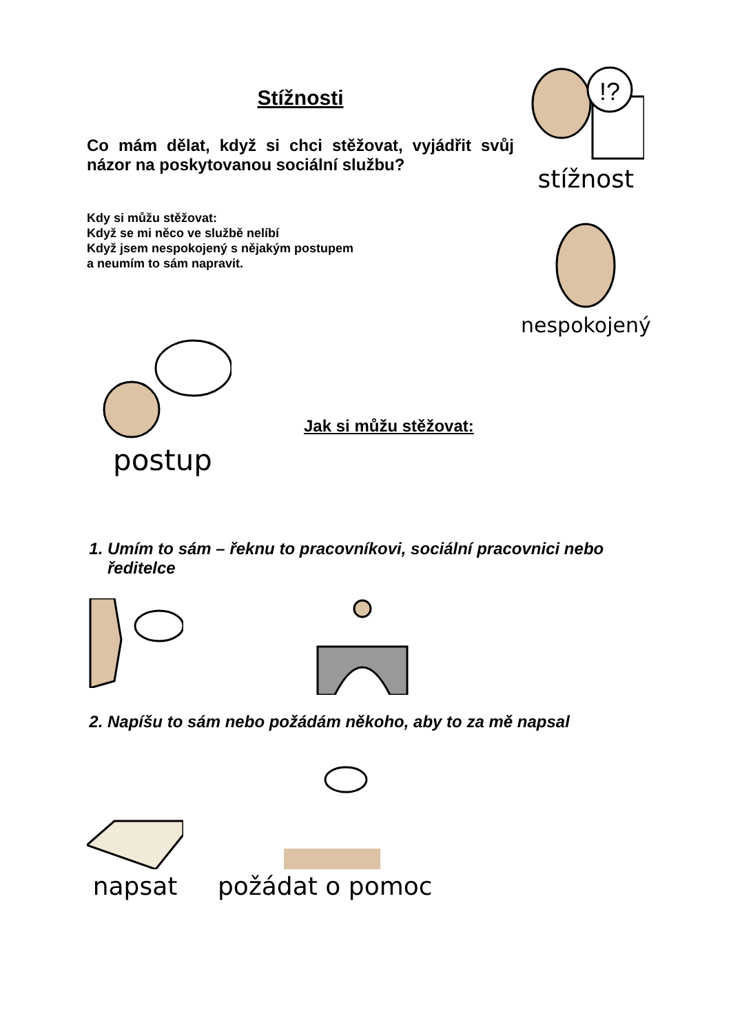Stížnosti
Co mám dělat, když si chci stěžovat, vyjádřit svůj názor na poskytovanou sociální službu?
Kdy si můžu stěžovat:
Když se mi něco ve službě nelíbí
Když jsem nespokojený s nějakým postupem
a neumím to sám napravit.
!?
stížnost
nespokojený
postup
Jak si můžu stěžovat:
1. Umím to sám – řeknu to pracovníkovi, sociální pracovnici nebo ředitelce
2. Napíšu to sám nebo požádám někoho, aby to za mě napsal
napsat
požádat o pomoc